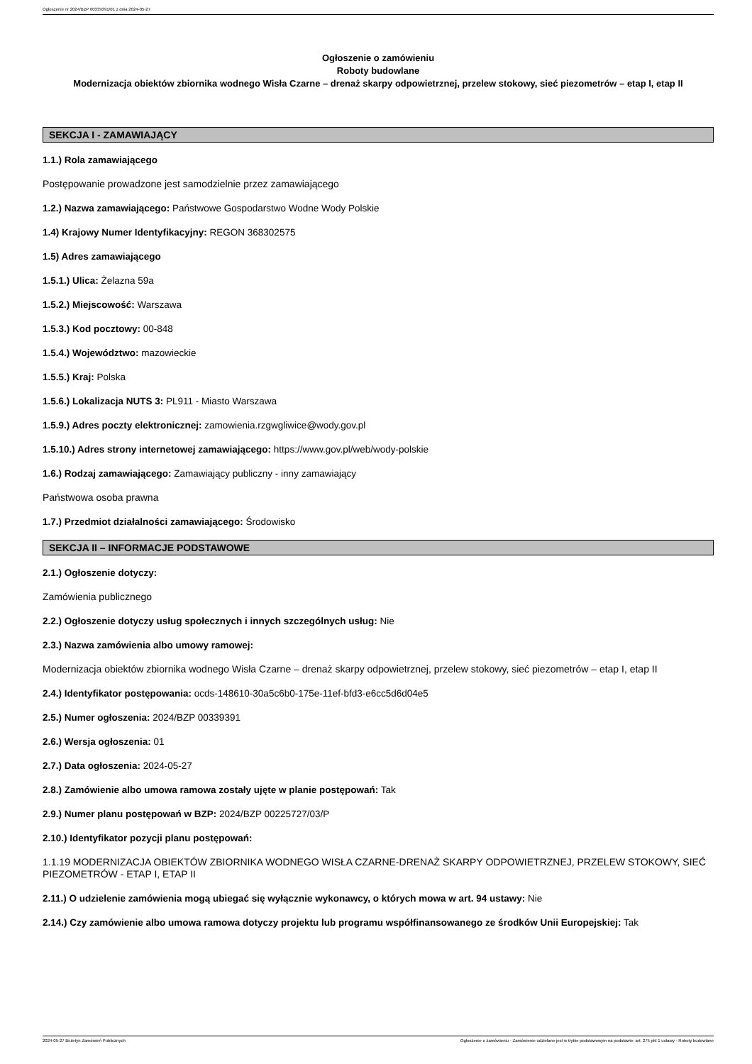Ogłoszenie nr 2024/BZP 00339391/01 z dnia 2024-05-27
Ogłoszenie o zamówieniu
Roboty budowlane
Modernizacja obiektów zbiornika wodnego Wisła Czarne – drenaż skarpy odpowietrznej, przelew stokowy, sieć piezometrów – etap I, etap II
SEKCJA I - ZAMAWIAJĄCY
1.1.) Rola zamawiającego
Postępowanie prowadzone jest samodzielnie przez zamawiającego
1.2.) Nazwa zamawiającego: Państwowe Gospodarstwo Wodne Wody Polskie
1.4) Krajowy Numer Identyfikacyjny: REGON 368302575
1.5) Adres zamawiającego
1.5.1.) Ulica: Żelazna 59a
1.5.2.) Miejscowość: Warszawa
1.5.3.) Kod pocztowy: 00-848
1.5.4.) Województwo: mazowieckie
1.5.5.) Kraj: Polska
1.5.6.) Lokalizacja NUTS 3: PL911 - Miasto Warszawa
1.5.9.) Adres poczty elektronicznej: zamowienia.rzgwgliwice@wody.gov.pl
1.5.10.) Adres strony internetowej zamawiającego: https://www.gov.pl/web/wody-polskie
1.6.) Rodzaj zamawiającego: Zamawiający publiczny - inny zamawiający
Państwowa osoba prawna
1.7.) Przedmiot działalności zamawiającego: Środowisko
SEKCJA II – INFORMACJE PODSTAWOWE
2.1.) Ogłoszenie dotyczy:
Zamówienia publicznego
2.2.) Ogłoszenie dotyczy usług społecznych i innych szczególnych usług: Nie
2.3.) Nazwa zamówienia albo umowy ramowej:
Modernizacja obiektów zbiornika wodnego Wisła Czarne – drenaż skarpy odpowietrznej, przelew stokowy, sieć piezometrów – etap I, etap II
2.4.) Identyfikator postępowania: ocds-148610-30a5c6b0-175e-11ef-bfd3-e6cc5d6d04e5
2.5.) Numer ogłoszenia: 2024/BZP 00339391
2.6.) Wersja ogłoszenia: 01
2.7.) Data ogłoszenia: 2024-05-27
2.8.) Zamówienie albo umowa ramowa zostały ujęte w planie postępowań: Tak
2.9.) Numer planu postępowań w BZP: 2024/BZP 00225727/03/P
2.10.) Identyfikator pozycji planu postępowań:
1.1.19 MODERNIZACJA OBIEKTÓW ZBIORNIKA WODNEGO WISŁA CZARNE-DRENAŻ SKARPY ODPOWIETRZNEJ, PRZELEW STOKOWY, SIEĆ PIEZOMETRÓW - ETAP I, ETAP II
2.11.) O udzielenie zamówienia mogą ubiegać się wyłącznie wykonawcy, o których mowa w art. 94 ustawy: Nie
2.14.) Czy zamówienie albo umowa ramowa dotyczy projektu lub programu współfinansowanego ze środków Unii Europejskiej: Tak
2024-05-27 Biuletyn Zamówień Publicznych Ogłoszenie o zamówieniu - Zamówienie udzielane jest w trybie podstawowym na podstawie: art. 275 pkt 1 ustawy - Roboty budowlane